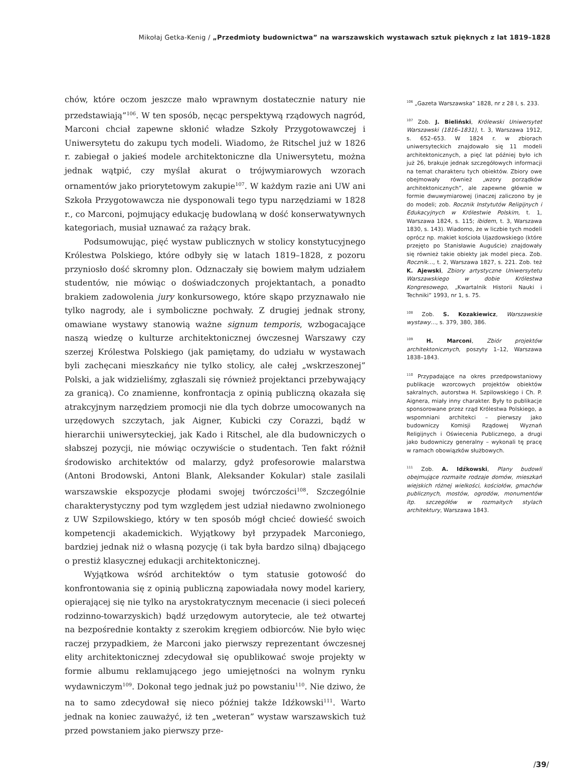Mikołaj Getka-Kenig / „Przedmioty budownictwa” na warszawskich wystawach sztuk pięknych z lat 1819–1828
chów, które oczom jeszcze mało wprawnym dostatecznie natury nie przedstawiają”<sup>106</sup>. W ten sposób, nęcąc perspektywą rządowych nagród, Marconi chciał zapewne skłonić władze Szkoły Przygotowawczej i Uniwersytetu do zakupu tych modeli. Wiadomo, że Ritschel już w 1826 r. zabiegał o jakieś modele architektoniczne dla Uniwersytetu, można jednak wątpić, czy myślał akurat o trójwymiarowych wzorach ornamentów jako priorytetowym zakupie<sup>107</sup>. W każdym razie ani UW ani Szkoła Przygotowawcza nie dysponowali tego typu narzędziami w 1828 r., co Marconi, pojmujący edukację budowlaną w dość konserwatywnych kategoriach, musiał uznawać za rażący brak.
Podsumowując, pięć wystaw publicznych w stolicy konstytucyjnego Królestwa Polskiego, które odbyły się w latach 1819–1828, z pozoru przyniosło dość skromny plon. Odznaczały się bowiem małym udziałem studentów, nie mówiąc o doświadczonych projektantach, a ponadto brakiem zadowolenia jury konkursowego, które skąpo przyznawało nie tylko nagrody, ale i symboliczne pochwały. Z drugiej jednak strony, omawiane wystawy stanowią ważne signum temporis, wzbogacające naszą wiedzę o kulturze architektonicznej ówczesnej Warszawy czy szerzej Królestwa Polskiego (jak pamiętamy, do udziału w wystawach byli zachęcani mieszkańcy nie tylko stolicy, ale całej „wskrzeszonej” Polski, a jak widzieliśmy, zgłaszali się również projektanci przebywający za granicą). Co znamienne, konfrontacja z opinią publiczną okazała się atrakcyjnym narzędziem promocji nie dla tych dobrze umocowanych na urzędowych szczytach, jak Aigner, Kubicki czy Corazzi, bądź w hierarchii uniwersyteckiej, jak Kado i Ritschel, ale dla budowniczych o słabszej pozycji, nie mówiąc oczywiście o studentach. Ten fakt różnił środowisko architektów od malarzy, gdyż profesorowie malarstwa (Antoni Brodowski, Antoni Blank, Aleksander Kokular) stale zasilali warszawskie ekspozycje płodami swojej twórczości<sup>108</sup>. Szczególnie charakterystyczny pod tym względem jest udział niedawno zwolnionego z UW Szpilowskiego, który w ten sposób mógł chcieć dowieść swoich kompetencji akademickich. Wyjątkowy był przypadek Marconiego, bardziej jednak niż o własną pozycję (i tak była bardzo silną) dbającego o prestiż klasycznej edukacji architektonicznej.
Wyjątkowa wśród architektów o tym statusie gotowość do konfrontowania się z opinią publiczną zapowiadała nowy model kariery, opierającej się nie tylko na arystokratycznym mecenacie (i sieci poleceń rodzinno-towarzyskich) bądź urzędowym autorytecie, ale też otwartej na bezpośrednie kontakty z szerokim kręgiem odbiorców. Nie było więc raczej przypadkiem, że Marconi jako pierwszy reprezentant ówczesnej elity architektonicznej zdecydował się opublikować swoje projekty w formie albumu reklamującego jego umiejętności na wolnym rynku wydawniczym<sup>109</sup>. Dokonał tego jednak już po powstaniu<sup>110</sup>. Nie dziwo, że na to samo zdecydował się nieco później także Idźkowski<sup>111</sup>. Warto jednak na koniec zauważyć, iż ten „weteran” wystaw warszawskich tuż przed powstaniem jako pierwszy prze-
<sup>106</sup> „Gazeta Warszawska” 1828, nr z 28 I, s. 233.
<sup>107</sup> Zob. J. Bieliński, Królewski Uniwersytet Warszawski (1816–1831), t. 3, Warszawa 1912, s. 652–653. W 1824 r. w zbiorach uniwersyteckich znajdowało się 11 modeli architektonicznych, a pięć lat później było ich już 26, brakuje jednak szczegółowych informacji na temat charakteru tych obiektów. Zbiory owe obejmowały również „wzory porządków architektonicznych”, ale zapewne głównie w formie dwuwymiarowej (inaczej zaliczono by je do modeli; zob. Rocznik Instytutów Religijnych i Edukacyjnych w Królestwie Polskim, t. 1, Warszawa 1824, s. 115; ibidem, t. 3, Warszawa 1830, s. 143). Wiadomo, że w liczbie tych modeli oprócz np. makiet kościoła Ujazdowskiego (które przejęto po Stanisławie Auguście) znajdowały się również takie obiekty jak model pieca. Zob. Rocznik…, t. 2, Warszawa 1827, s. 221. Zob. też K. Ajewski, Zbiory artystyczne Uniwersytetu Warszawskiego w dobie Królestwa Kongresowego, „Kwartalnik Historii Nauki i Techniki” 1993, nr 1, s. 75.
<sup>108</sup> Zob. S. Kozakiewicz, Warszawskie wystawy…, s. 379, 380, 386.
<sup>109</sup> H. Marconi, Zbiór projektów architektonicznych, poszyty 1–12, Warszawa 1838–1843.
<sup>110</sup> Przypadające na okres przedpowstaniowy publikacje wzorcowych projektów obiektów sakralnych, autorstwa H. Szpilowskiego i Ch. P. Aignera, miały inny charakter. Były to publikacje sponsorowane przez rząd Królestwa Polskiego, a wspomniani architekci – pierwszy jako budowniczy Komisji Rządowej Wyznań Religijnych i Oświecenia Publicznego, a drugi jako budowniczy generalny – wykonali tę pracę w ramach obowiązków służbowych.
<sup>111</sup> Zob. A. Idźkowski, Plany budowli obejmujące rozmaite rodzaje domów, mieszkań wiejskich różnej wielkości, kościołów, gmachów publicznych, mostów, ogrodów, monumentów itp. szczegółów w rozmaitych stylach architektury, Warszawa 1843.
/39/